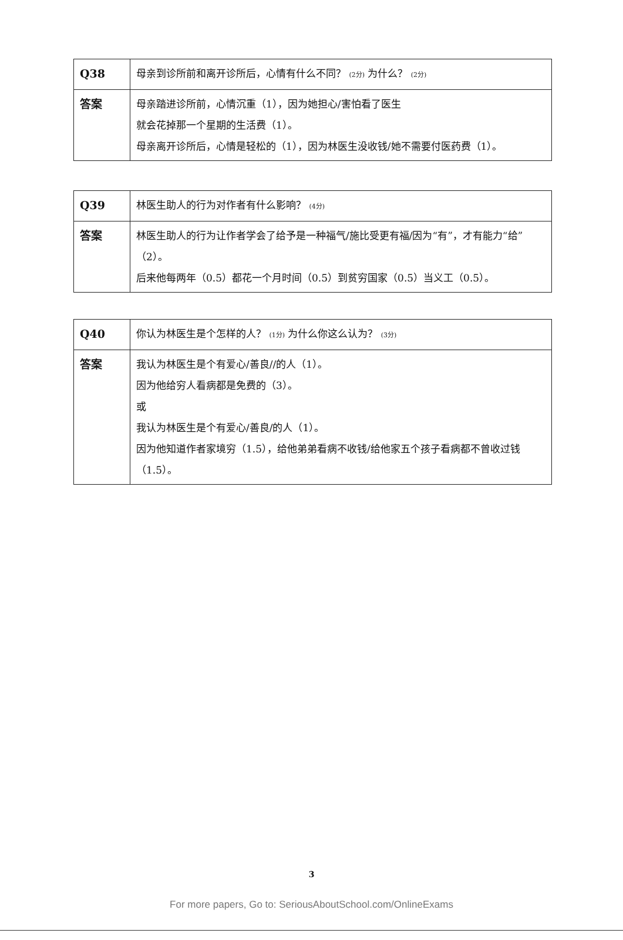| Q38 | 母亲到诊所前和离开诊所后，心情有什么不同？ (2分) 为什么？ (2分) |
| 答案 | 母亲踏进诊所前，心情沉重（1），因为她担心/害怕看了医生 就会花掉那一个星期的生活费（1）。 母亲离开诊所后，心情是轻松的（1），因为林医生没收钱/她不需要付医药费（1）。 |
| Q39 | 林医生助人的行为对作者有什么影响？ (4分) |
| 答案 | 林医生助人的行为让作者学会了给予是一种福气/施比受更有福/因为“有”，才有能力“给”（2）。 后来他每两年（0.5）都花一个月时间（0.5）到贫穷国家（0.5）当义工（0.5）。 |
| Q40 | 你认为林医生是个怎样的人？ (1分) 为什么你这么认为？ (3分) |
| 答案 | 我认为林医生是个有爱心/善良//的人（1）。 因为他给穷人看病都是免费的（3）。 或 我认为林医生是个有爱心/善良/的人（1）。 因为他知道作者家境穷（1.5），给他弟弟看病不收钱/给他家五个孩子看病都不曾收过钱（1.5）。 |
3
For more papers, Go to: SeriousAboutSchool.com/OnlineExams